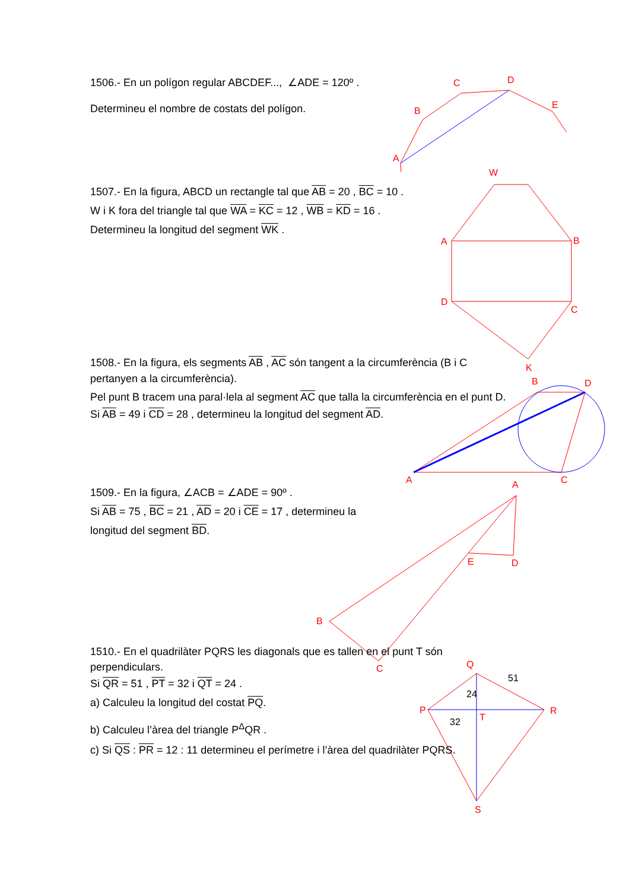A
B
C
D
E
W
A
B
D
C
K
B
D
A
C
A
E
D
B
C
Q
P
R
T
S
51
24
32
1506.- En un polígon regular ABCDEF..., ∠ADE = 120º .
Determineu el nombre de costats del polígon.
1507.- En la figura, ABCD un rectangle tal que AB = 20 , BC = 10 .
W i K fora del triangle tal que WA = KC = 12 , WB = KD = 16 .
Determineu la longitud del segment WK .
1508.- En la figura, els segments AB , AC són tangent a la circumferència (B i C pertanyen a la circumferència).
Pel punt B tracem una paral·lela al segment AC que talla la circumferència en el punt D.
Si AB = 49 i CD = 28 , determineu la longitud del segment AD.
1509.- En la figura, ∠ACB = ∠ADE = 90º .
Si AB = 75 , BC = 21 , AD = 20 i CE = 17 , determineu la
longitud del segment BD.
1510.- En el quadrilàter PQRS les diagonals que es tallen en el punt T són perpendiculars.
Si QR = 51 , PT = 32 i QT = 24 .
a) Calculeu la longitud del costat PQ.
b) Calculeu l’àrea del triangle P<sup>Δ</sup>QR .
c) Si QS : PR = 12 : 11 determineu el perímetre i l’àrea del quadrilàter PQRS.